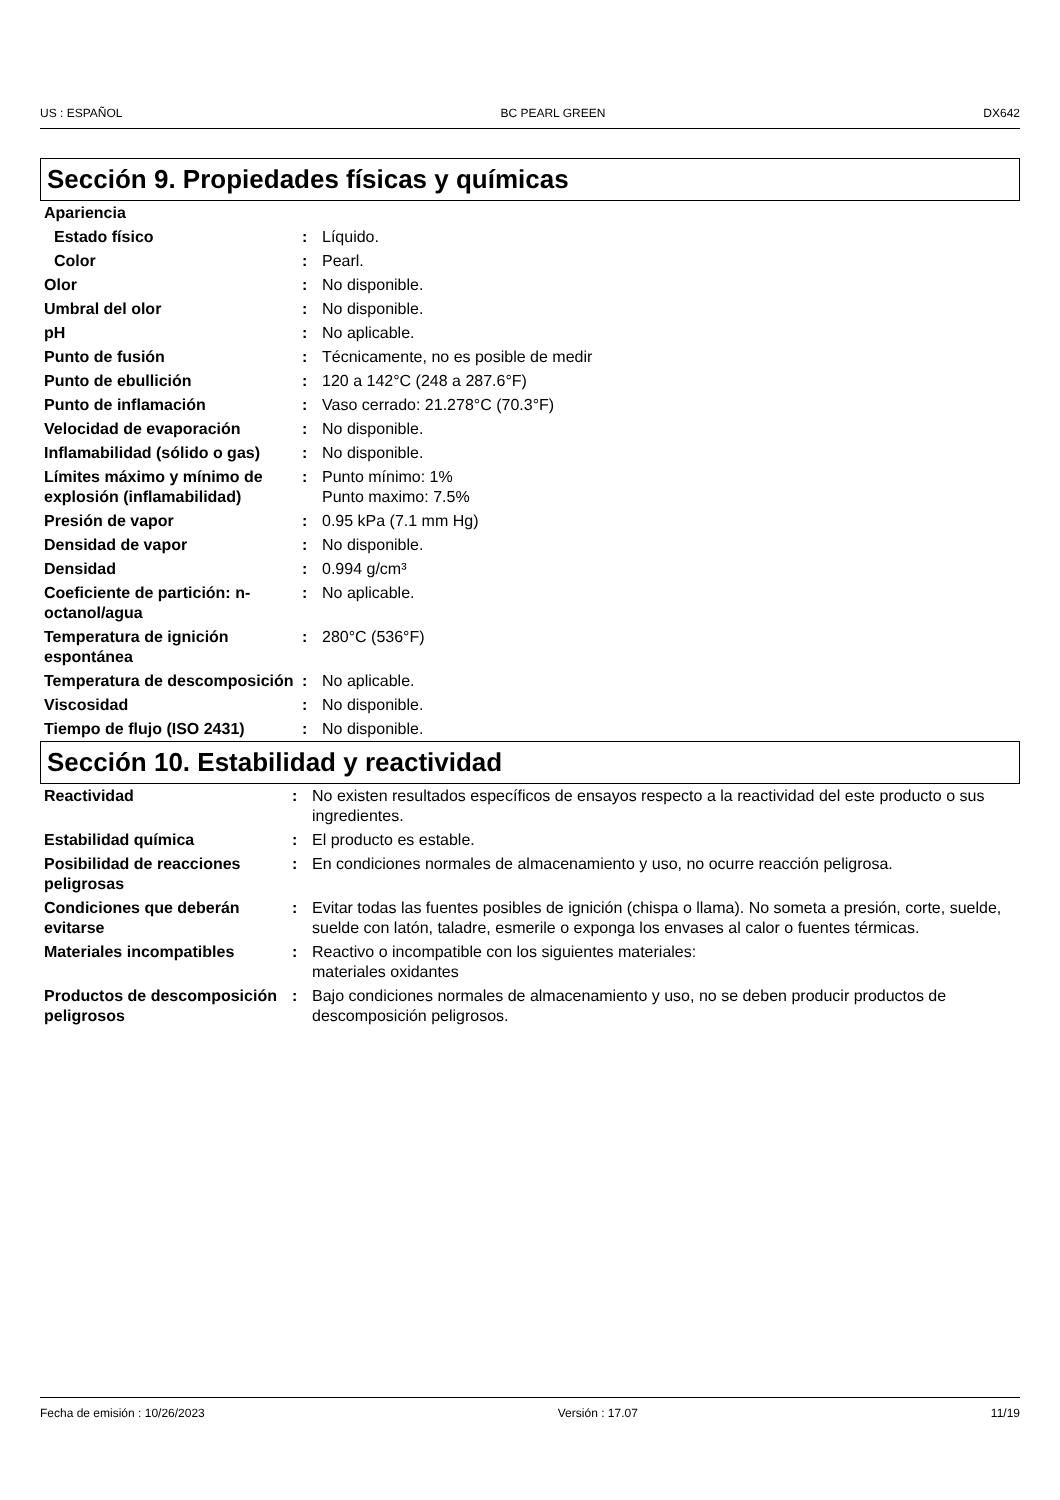US : ESPAÑOL BC PEARL GREEN DX642
Sección 9. Propiedades físicas y químicas
| Apariencia | | |
| Estado físico | : | Líquido. |
| Color | : | Pearl. |
| Olor | : | No disponible. |
| Umbral del olor | : | No disponible. |
| pH | : | No aplicable. |
| Punto de fusión | : | Técnicamente, no es posible de medir |
| Punto de ebullición | : | 120 a 142°C (248 a 287.6°F) |
| Punto de inflamación | : | Vaso cerrado: 21.278°C (70.3°F) |
| Velocidad de evaporación | : | No disponible. |
| Inflamabilidad (sólido o gas) | : | No disponible. |
| Límites máximo y mínimo de explosión (inflamabilidad) | : | Punto mínimo: 1% Punto maximo: 7.5% |
| Presión de vapor | : | 0.95 kPa (7.1 mm Hg) |
| Densidad de vapor | : | No disponible. |
| Densidad | : | 0.994 g/cm³ |
| Coeficiente de partición: n-octanol/agua | : | No aplicable. |
| Temperatura de ignición espontánea | : | 280°C (536°F) |
| Temperatura de descomposición | : | No aplicable. |
| Viscosidad | : | No disponible. |
| Tiempo de flujo (ISO 2431) | : | No disponible. |
Sección 10. Estabilidad y reactividad
| Reactividad | : | No existen resultados específicos de ensayos respecto a la reactividad del este producto o sus ingredientes. |
| Estabilidad química | : | El producto es estable. |
| Posibilidad de reacciones peligrosas | : | En condiciones normales de almacenamiento y uso, no ocurre reacción peligrosa. |
| Condiciones que deberán evitarse | : | Evitar todas las fuentes posibles de ignición (chispa o llama). No someta a presión, corte, suelde, suelde con latón, taladre, esmerile o exponga los envases al calor o fuentes térmicas. |
| Materiales incompatibles | : | Reactivo o incompatible con los siguientes materiales: materiales oxidantes |
| Productos de descomposición peligrosos | : | Bajo condiciones normales de almacenamiento y uso, no se deben producir productos de descomposición peligrosos. |
Fecha de emisión : 10/26/2023 Versión : 17.07 11/19